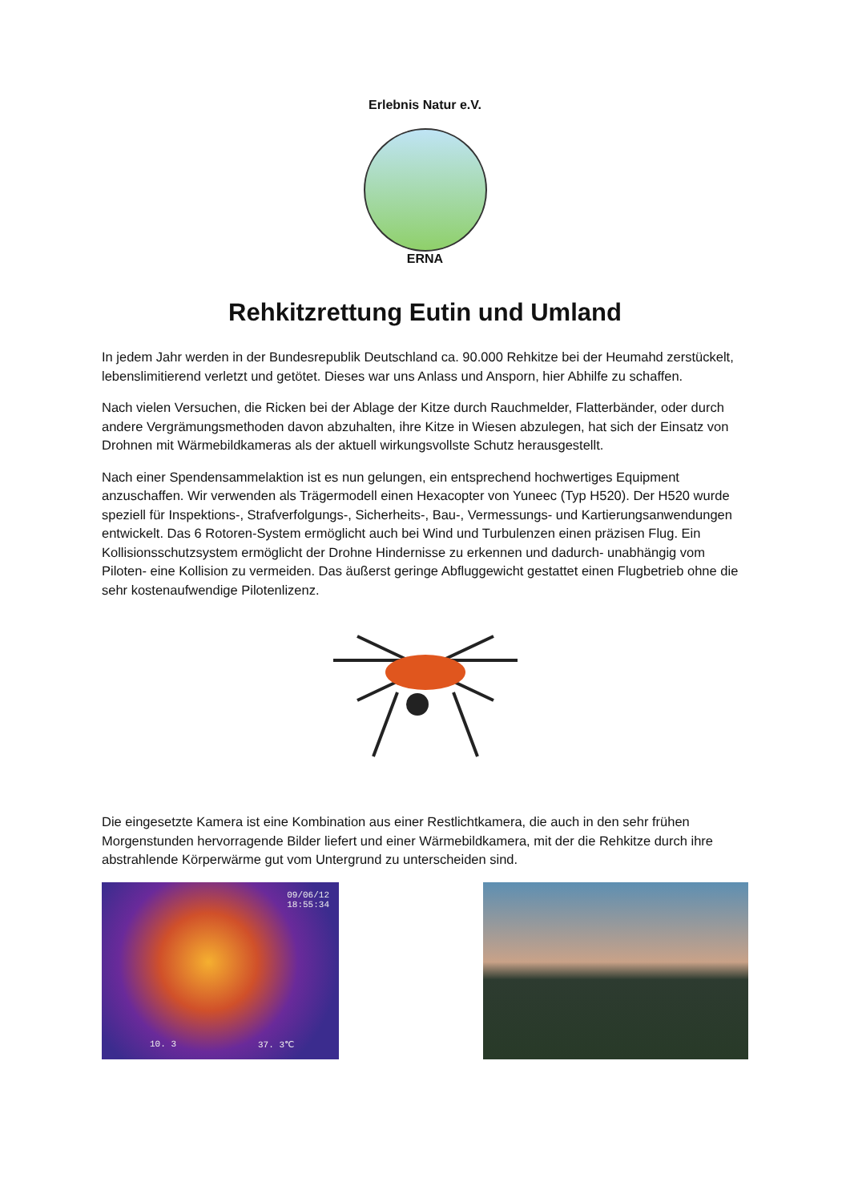Erlebnis Natur e.V.
ERNA
Rehkitzrettung Eutin und Umland
In jedem Jahr werden in der Bundesrepublik Deutschland ca. 90.000 Rehkitze bei der Heumahd zerstückelt, lebenslimitierend verletzt und getötet. Dieses war uns Anlass und Ansporn, hier Abhilfe zu schaffen.
Nach vielen Versuchen, die Ricken bei der Ablage der Kitze durch Rauchmelder, Flatterbänder, oder durch andere Vergrämungsmethoden davon abzuhalten, ihre Kitze in Wiesen abzulegen, hat sich der Einsatz von Drohnen mit Wärmebildkameras als der aktuell wirkungsvollste Schutz herausgestellt.
Nach einer Spendensammelaktion ist es nun gelungen, ein entsprechend hochwertiges Equipment anzuschaffen. Wir verwenden als Trägermodell einen Hexacopter von Yuneec (Typ H520). Der H520 wurde speziell für Inspektions-, Strafverfolgungs-, Sicherheits-, Bau-, Vermessungs- und Kartierungsanwendungen entwickelt. Das 6 Rotoren-System ermöglicht auch bei Wind und Turbulenzen einen präzisen Flug. Ein Kollisionsschutzsystem ermöglicht der Drohne Hindernisse zu erkennen und dadurch- unabhängig vom Piloten- eine Kollision zu vermeiden. Das äußerst geringe Abfluggewicht gestattet einen Flugbetrieb ohne die sehr kostenaufwendige Pilotenlizenz.
Die eingesetzte Kamera ist eine Kombination aus einer Restlichtkamera, die auch in den sehr frühen Morgenstunden hervorragende Bilder liefert und einer Wärmebildkamera, mit der die Rehkitze durch ihre abstrahlende Körperwärme gut vom Untergrund zu unterscheiden sind.
09/06/12
18:55:34
10. 3 37. 3℃